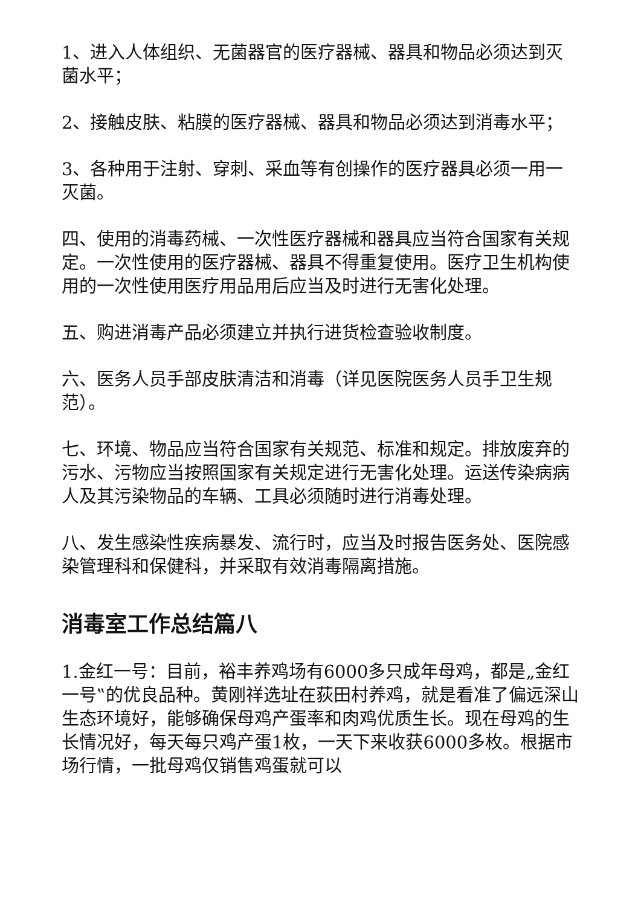1、进入人体组织、无菌器官的医疗器械、器具和物品必须达到灭菌水平；
2、接触皮肤、粘膜的医疗器械、器具和物品必须达到消毒水平；
3、各种用于注射、穿刺、采血等有创操作的医疗器具必须一用一灭菌。
四、使用的消毒药械、一次性医疗器械和器具应当符合国家有关规定。一次性使用的医疗器械、器具不得重复使用。医疗卫生机构使用的一次性使用医疗用品用后应当及时进行无害化处理。
五、购进消毒产品必须建立并执行进货检查验收制度。
六、医务人员手部皮肤清洁和消毒（详见医院医务人员手卫生规范）。
七、环境、物品应当符合国家有关规范、标准和规定。排放废弃的污水、污物应当按照国家有关规定进行无害化处理。运送传染病病人及其污染物品的车辆、工具必须随时进行消毒处理。
八、发生感染性疾病暴发、流行时，应当及时报告医务处、医院感染管理科和保健科，并采取有效消毒隔离措施。
消毒室工作总结篇八
1.金红一号：目前，裕丰养鸡场有6000多只成年母鸡，都是„金红一号‟的优良品种。黄刚祥选址在荻田村养鸡，就是看准了偏远深山生态环境好，能够确保母鸡产蛋率和肉鸡优质生长。现在母鸡的生长情况好，每天每只鸡产蛋1枚，一天下来收获6000多枚。根据市场行情，一批母鸡仅销售鸡蛋就可以